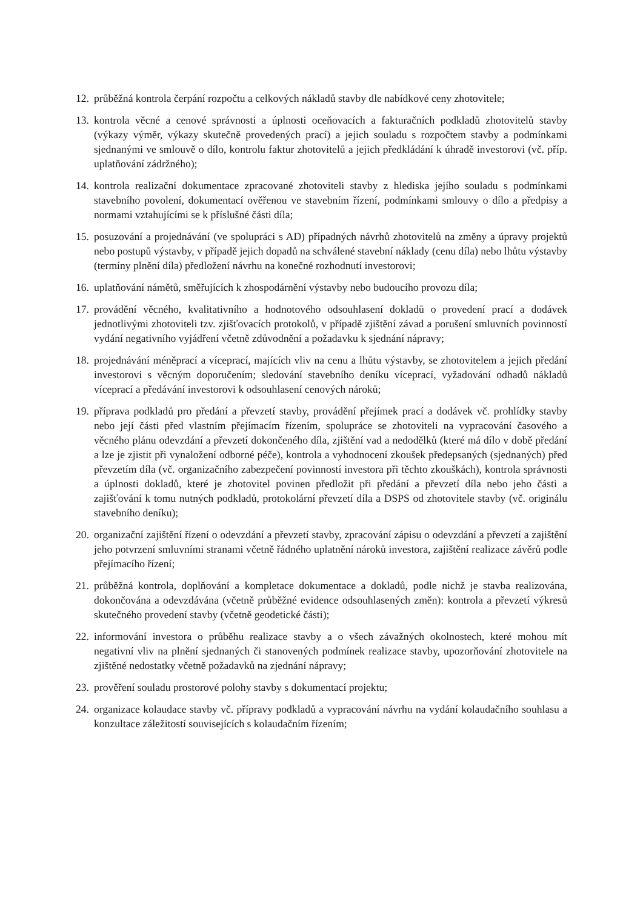12. průběžná kontrola čerpání rozpočtu a celkových nákladů stavby dle nabídkové ceny zhotovitele;
13. kontrola věcné a cenové správnosti a úplnosti oceňovacích a fakturačních podkladů zhotovitelů stavby (výkazy výměr, výkazy skutečně provedených prací) a jejich souladu s rozpočtem stavby a podmínkami sjednanými ve smlouvě o dílo, kontrolu faktur zhotovitelů a jejich předkládání k úhradě investorovi (vč. příp. uplatňování zádržného);
14. kontrola realizační dokumentace zpracované zhotoviteli stavby z hlediska jejího souladu s podmínkami stavebního povolení, dokumentací ověřenou ve stavebním řízení, podmínkami smlouvy o dílo a předpisy a normami vztahujícími se k příslušné části díla;
15. posuzování a projednávání (ve spolupráci s AD) případných návrhů zhotovitelů na změny a úpravy projektů nebo postupů výstavby, v případě jejich dopadů na schválené stavební náklady (cenu díla) nebo lhůtu výstavby (termíny plnění díla) předložení návrhu na konečné rozhodnutí investorovi;
16. uplatňování námětů, směřujících k zhospodárnění výstavby nebo budoucího provozu díla;
17. provádění věcného, kvalitativního a hodnotového odsouhlasení dokladů o provedení prací a dodávek jednotlivými zhotoviteli tzv. zjišťovacích protokolů, v případě zjištění závad a porušení smluvních povinností vydání negativního vyjádření včetně zdůvodnění a požadavku k sjednání nápravy;
18. projednávání méněprací a víceprací, majících vliv na cenu a lhůtu výstavby, se zhotovitelem a jejich předání investorovi s věcným doporučením; sledování stavebního deníku víceprací, vyžadování odhadů nákladů víceprací a předávání investorovi k odsouhlasení cenových nároků;
19. příprava podkladů pro předání a převzetí stavby, provádění přejímek prací a dodávek vč. prohlídky stavby nebo její části před vlastním přejímacím řízením, spolupráce se zhotoviteli na vypracování časového a věcného plánu odevzdání a převzetí dokončeného díla, zjištění vad a nedodělků (které má dílo v době předání a lze je zjistit při vynaložení odborné péče), kontrola a vyhodnocení zkoušek předepsaných (sjednaných) před převzetím díla (vč. organizačního zabezpečení povinností investora při těchto zkouškách), kontrola správnosti a úplnosti dokladů, které je zhotovitel povinen předložit při předání a převzetí díla nebo jeho části a zajišťování k tomu nutných podkladů, protokolární převzetí díla a DSPS od zhotovitele stavby (vč. originálu stavebního deníku);
20. organizační zajištění řízení o odevzdání a převzetí stavby, zpracování zápisu o odevzdání a převzetí a zajištění jeho potvrzení smluvními stranami včetně řádného uplatnění nároků investora, zajištění realizace závěrů podle přejímacího řízení;
21. průběžná kontrola, doplňování a kompletace dokumentace a dokladů, podle nichž je stavba realizována, dokončována a odevzdávána (včetně průběžné evidence odsouhlasených změn): kontrola a převzetí výkresů skutečného provedení stavby (včetně geodetické části);
22. informování investora o průběhu realizace stavby a o všech závažných okolnostech, které mohou mít negativní vliv na plnění sjednaných či stanovených podmínek realizace stavby, upozorňování zhotovitele na zjištěné nedostatky včetně požadavků na zjednání nápravy;
23. prověření souladu prostorové polohy stavby s dokumentací projektu;
24. organizace kolaudace stavby vč. přípravy podkladů a vypracování návrhu na vydání kolaudačního souhlasu a konzultace záležitostí souvisejících s kolaudačním řízením;